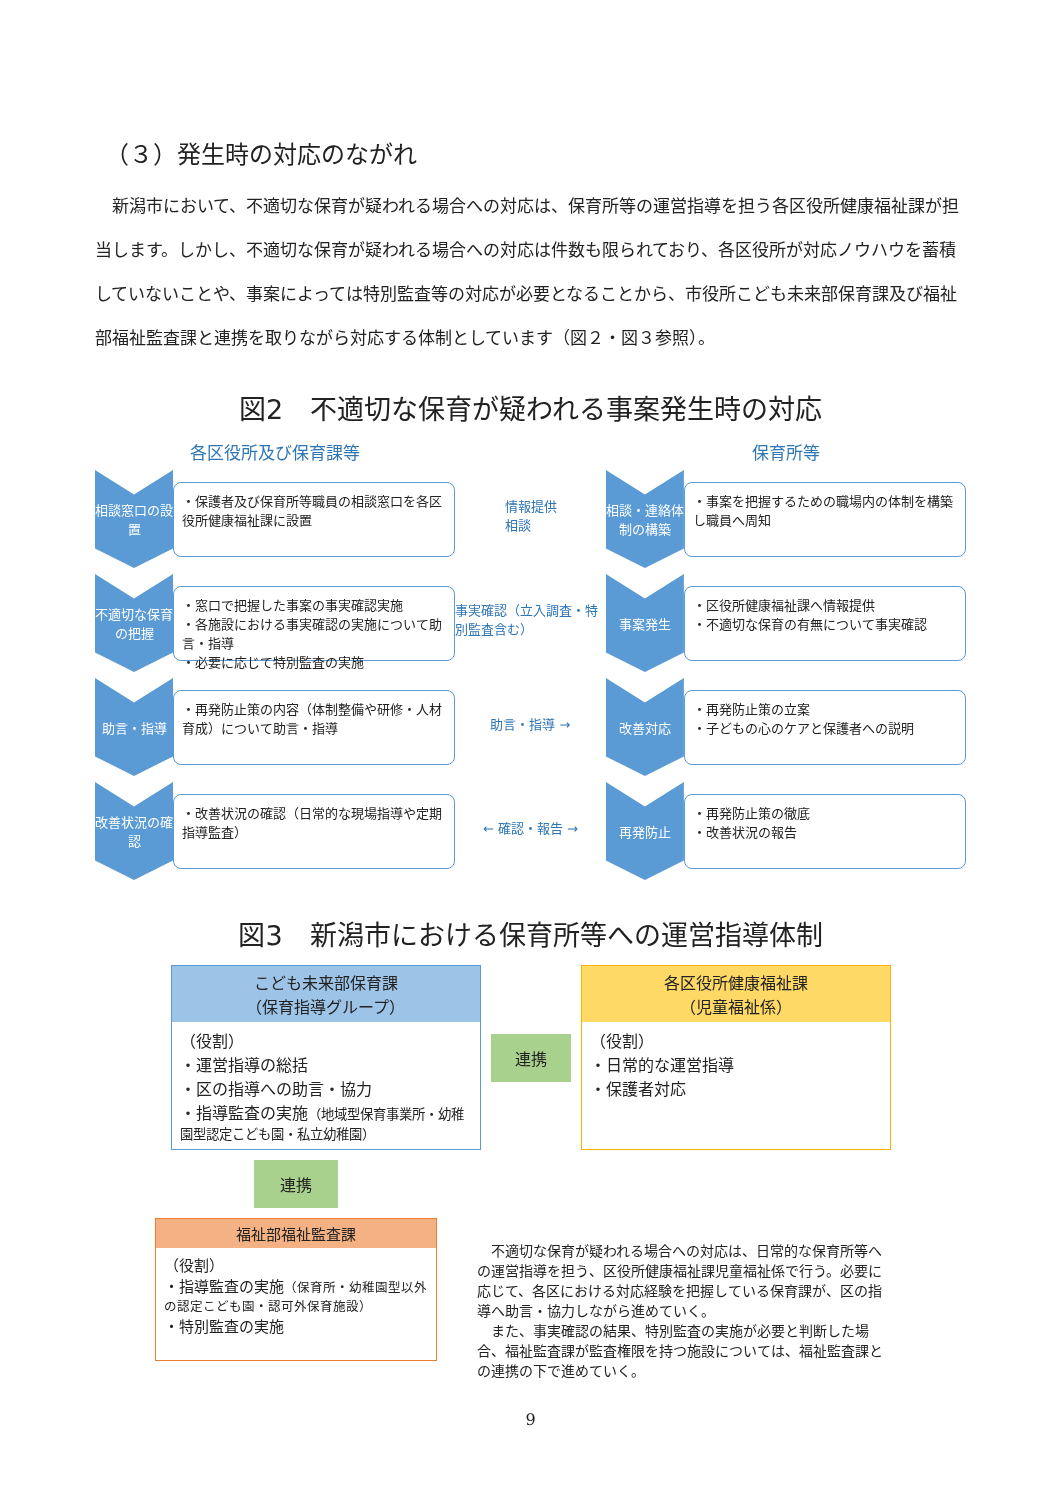（３）発生時の対応のながれ
新潟市において、不適切な保育が疑われる場合への対応は、保育所等の運営指導を担う各区役所健康福祉課が担当します。しかし、不適切な保育が疑われる場合への対応は件数も限られており、各区役所が対応ノウハウを蓄積していないことや、事案によっては特別監査等の対応が必要となることから、市役所こども未来部保育課及び福祉部福祉監査課と連携を取りながら対応する体制としています（図２・図３参照）。
図2　不適切な保育が疑われる事案発生時の対応
各区役所及び保育課等
相談窓口の設置
・保護者及び保育所等職員の相談窓口を各区役所健康福祉課に設置
不適切な保育の把握
・窓口で把握した事案の事実確認実施
・各施設における事実確認の実施について助言・指導
・必要に応じて特別監査の実施
助言・指導
・再発防止策の内容（体制整備や研修・人材育成）について助言・指導
改善状況の確認
・改善状況の確認（日常的な現場指導や定期指導監査）
情報提供
相談
事実確認（立入調査・特別監査含む）
助言・指導 →
← 確認・報告 →
保育所等
相談・連絡体制の構築
・事案を把握するための職場内の体制を構築し職員へ周知
事案発生
・区役所健康福祉課へ情報提供
・不適切な保育の有無について事実確認
改善対応
・再発防止策の立案
・子どもの心のケアと保護者への説明
再発防止
・再発防止策の徹底
・改善状況の報告
図3　新潟市における保育所等への運営指導体制
こども未来部保育課
（保育指導グループ）
（役割）
・運営指導の総括
・区の指導への助言・協力
・指導監査の実施（地域型保育事業所・幼稚園型認定こども園・私立幼稚園）
連携
各区役所健康福祉課
（児童福祉係）
（役割）
・日常的な運営指導
・保護者対応
連携
福祉部福祉監査課
（役割）
・指導監査の実施（保育所・幼稚園型以外の認定こども園・認可外保育施設）
・特別監査の実施
　不適切な保育が疑われる場合への対応は、日常的な保育所等への運営指導を担う、区役所健康福祉課児童福祉係で行う。必要に応じて、各区における対応経験を把握している保育課が、区の指導へ助言・協力しながら進めていく。
　また、事実確認の結果、特別監査の実施が必要と判断した場合、福祉監査課が監査権限を持つ施設については、福祉監査課との連携の下で進めていく。
9